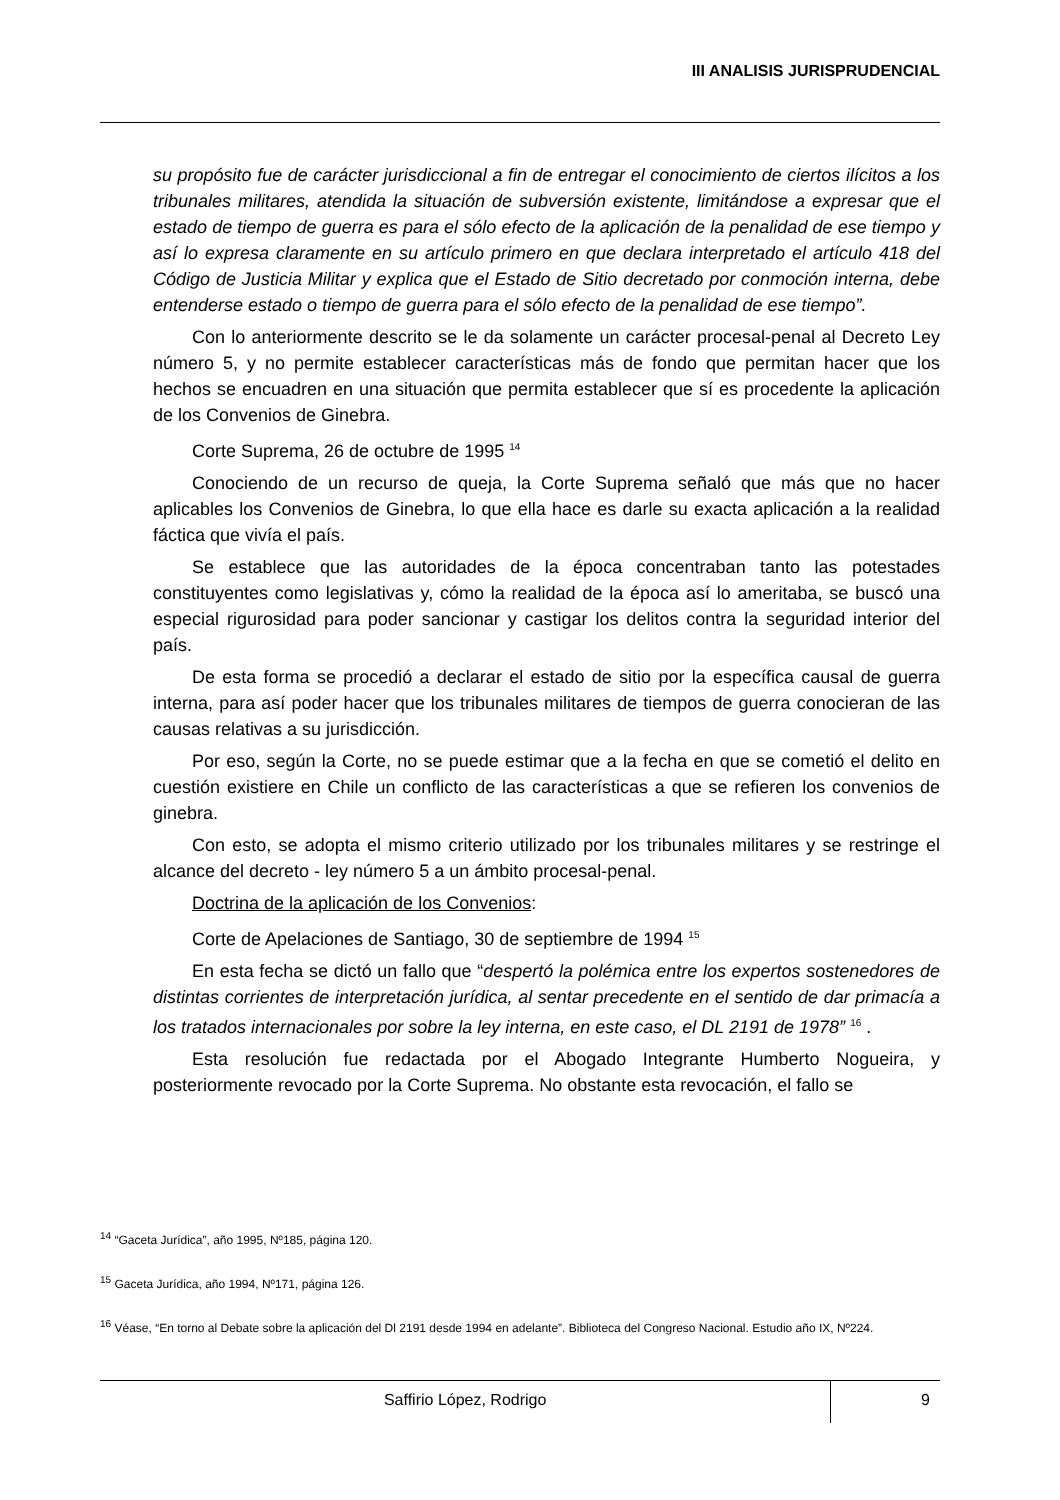III ANALISIS JURISPRUDENCIAL
su propósito fue de carácter jurisdiccional a fin de entregar el conocimiento de ciertos ilícitos a los tribunales militares, atendida la situación de subversión existente, limitándose a expresar que el estado de tiempo de guerra es para el sólo efecto de la aplicación de la penalidad de ese tiempo y así lo expresa claramente en su artículo primero en que declara interpretado el artículo 418 del Código de Justicia Militar y explica que el Estado de Sitio decretado por conmoción interna, debe entenderse estado o tiempo de guerra para el sólo efecto de la penalidad de ese tiempo”.
Con lo anteriormente descrito se le da solamente un carácter procesal-penal al Decreto Ley número 5, y no permite establecer características más de fondo que permitan hacer que los hechos se encuadren en una situación que permita establecer que sí es procedente la aplicación de los Convenios de Ginebra.
Corte Suprema, 26 de octubre de 1995 <sup>14</sup>
Conociendo de un recurso de queja, la Corte Suprema señaló que más que no hacer aplicables los Convenios de Ginebra, lo que ella hace es darle su exacta aplicación a la realidad fáctica que vivía el país.
Se establece que las autoridades de la época concentraban tanto las potestades constituyentes como legislativas y, cómo la realidad de la época así lo ameritaba, se buscó una especial rigurosidad para poder sancionar y castigar los delitos contra la seguridad interior del país.
De esta forma se procedió a declarar el estado de sitio por la específica causal de guerra interna, para así poder hacer que los tribunales militares de tiempos de guerra conocieran de las causas relativas a su jurisdicción.
Por eso, según la Corte, no se puede estimar que a la fecha en que se cometió el delito en cuestión existiere en Chile un conflicto de las características a que se refieren los convenios de ginebra.
Con esto, se adopta el mismo criterio utilizado por los tribunales militares y se restringe el alcance del decreto - ley número 5 a un ámbito procesal-penal.
Doctrina de la aplicación de los Convenios:
Corte de Apelaciones de Santiago, 30 de septiembre de 1994 <sup>15</sup>
En esta fecha se dictó un fallo que “despertó la polémica entre los expertos sostenedores de distintas corrientes de interpretación jurídica, al sentar precedente en el sentido de dar primacía a los tratados internacionales por sobre la ley interna, en este caso, el DL 2191 de 1978” <sup>16</sup> .
Esta resolución fue redactada por el Abogado Integrante Humberto Nogueira, y posteriormente revocado por la Corte Suprema. No obstante esta revocación, el fallo se
<sup>14</sup> “Gaceta Jurídica”, año 1995, Nº185, página 120.
<sup>15</sup> Gaceta Jurídica, año 1994, Nº171, página 126.
<sup>16</sup> Véase, “En torno al Debate sobre la aplicación del Dl 2191 desde 1994 en adelante”. Biblioteca del Congreso Nacional. Estudio año IX, Nº224.
Saffirio López, Rodrigo
9